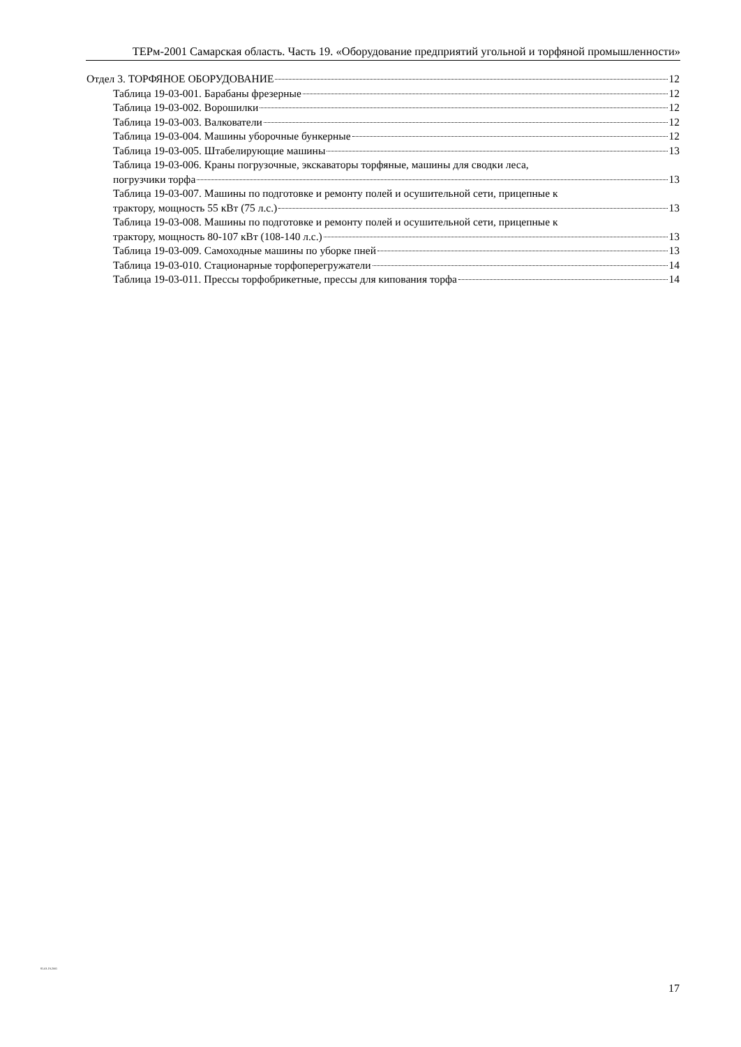ТЕРм-2001 Самарская область. Часть 19. «Оборудование предприятий угольной и торфяной промышленности»
Отдел 3. ТОРФЯНОЕ ОБОРУДОВАНИЕ 12
Таблица 19-03-001. Барабаны фрезерные 12
Таблица 19-03-002. Ворошилки 12
Таблица 19-03-003. Валкователи 12
Таблица 19-03-004. Машины уборочные бункерные 12
Таблица 19-03-005. Штабелирующие машины 13
Таблица 19-03-006. Краны погрузочные, экскаваторы торфяные, машины для сводки леса,
погрузчики торфа 13
Таблица 19-03-007. Машины по подготовке и ремонту полей и осушительной сети, прицепные к
трактору, мощность 55 кВт (75 л.с.) 13
Таблица 19-03-008. Машины по подготовке и ремонту полей и осушительной сети, прицепные к
трактору, мощность 80-107 кВт (108-140 л.с.) 13
Таблица 19-03-009. Самоходные машины по уборке пней 13
Таблица 19-03-010. Стационарные торфоперегружатели 14
Таблица 19-03-011. Прессы торфобрикетные, прессы для кипования торфа 14
81-03-19-2001
17